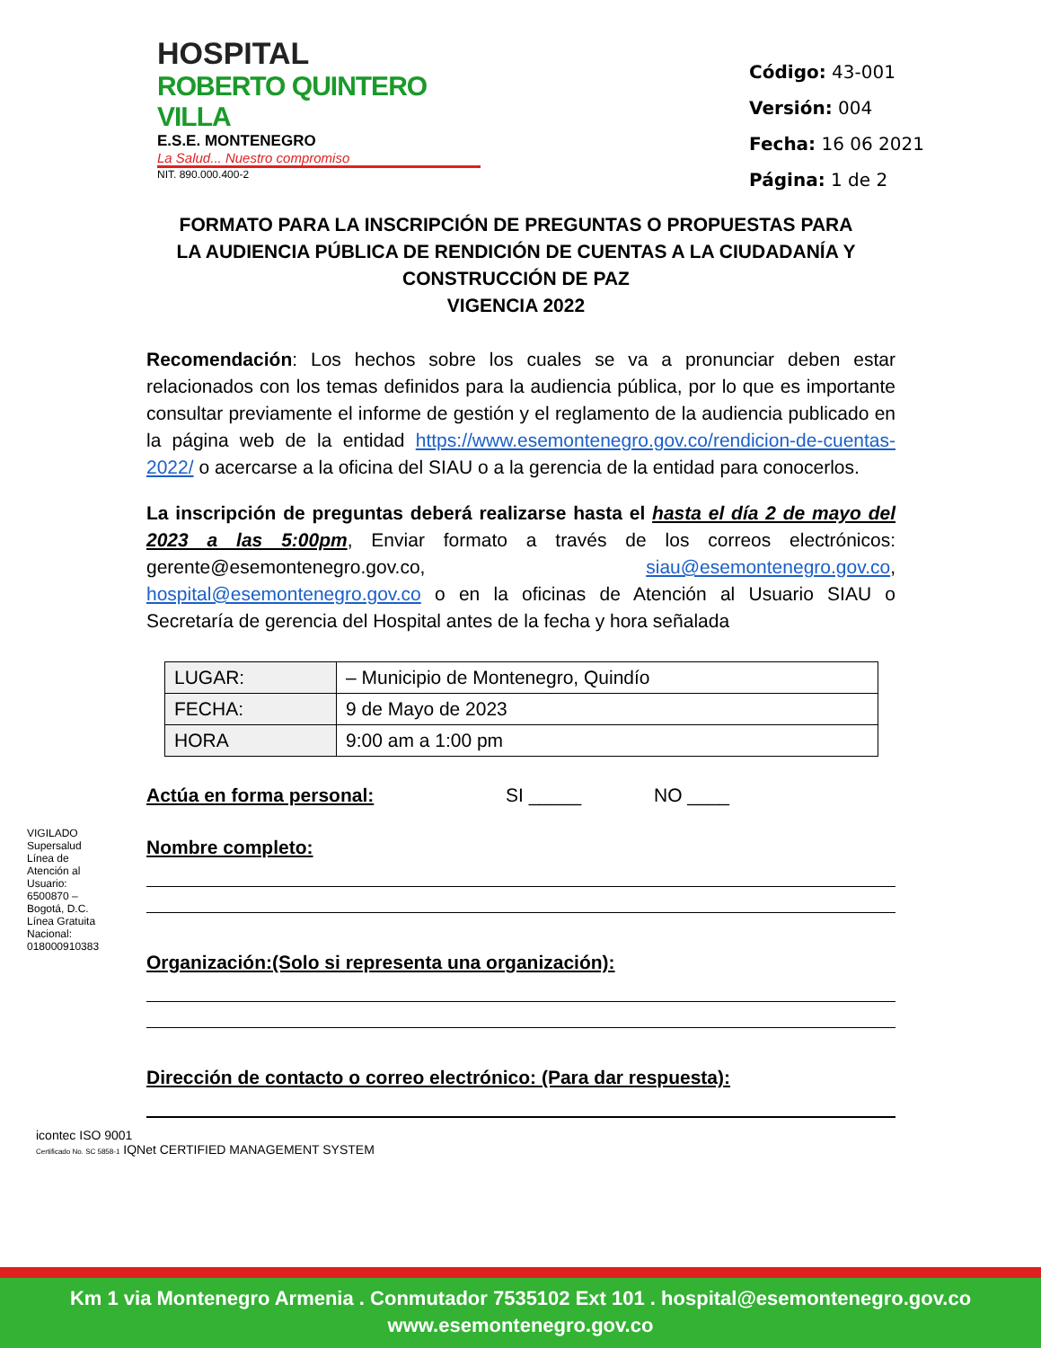HOSPITAL
ROBERTO QUINTERO VILLA
E.S.E. MONTENEGRO
La Salud... Nuestro compromiso
NIT. 890.000.400-2
Código: 43-001
Versión: 004
Fecha: 16 06 2021
Página: 1 de 2
FORMATO PARA LA INSCRIPCIÓN DE PREGUNTAS O PROPUESTAS PARA LA AUDIENCIA PÚBLICA DE RENDICIÓN DE CUENTAS A LA CIUDADANÍA Y CONSTRUCCIÓN DE PAZ
VIGENCIA 2022
Recomendación: Los hechos sobre los cuales se va a pronunciar deben estar relacionados con los temas definidos para la audiencia pública, por lo que es importante consultar previamente el informe de gestión y el reglamento de la audiencia publicado en la página web de la entidad https://www.esemontenegro.gov.co/rendicion-de-cuentas-2022/ o acercarse a la oficina del SIAU o a la gerencia de la entidad para conocerlos.
La inscripción de preguntas deberá realizarse hasta el hasta el día 2 de mayo del 2023 a las 5:00pm, Enviar formato a través de los correos electrónicos: gerente@esemontenegro.gov.co, siau@esemontenegro.gov.co, hospital@esemontenegro.gov.co o en la oficinas de Atención al Usuario SIAU o Secretaría de gerencia del Hospital antes de la fecha y hora señalada
| LUGAR: | – Municipio de Montenegro, Quindío |
| FECHA: | 9 de Mayo de 2023 |
| HORA | 9:00 am a 1:00 pm |
Actúa en forma personal: SI _____ NO ____
Nombre completo:
Organización:(Solo si representa una organización):
Dirección de contacto o correo electrónico: (Para dar respuesta):
VIGILADO Supersalud
Línea de Atención al Usuario: 6500870 – Bogotá, D.C. Línea Gratuita Nacional: 018000910383
icontec ISO 9001
Certificado No. SC 5858-1 IQNet CERTIFIED MANAGEMENT SYSTEM
Km 1 via Montenegro Armenia . Conmutador 7535102 Ext 101 . hospital@esemontenegro.gov.co
www.esemontenegro.gov.co